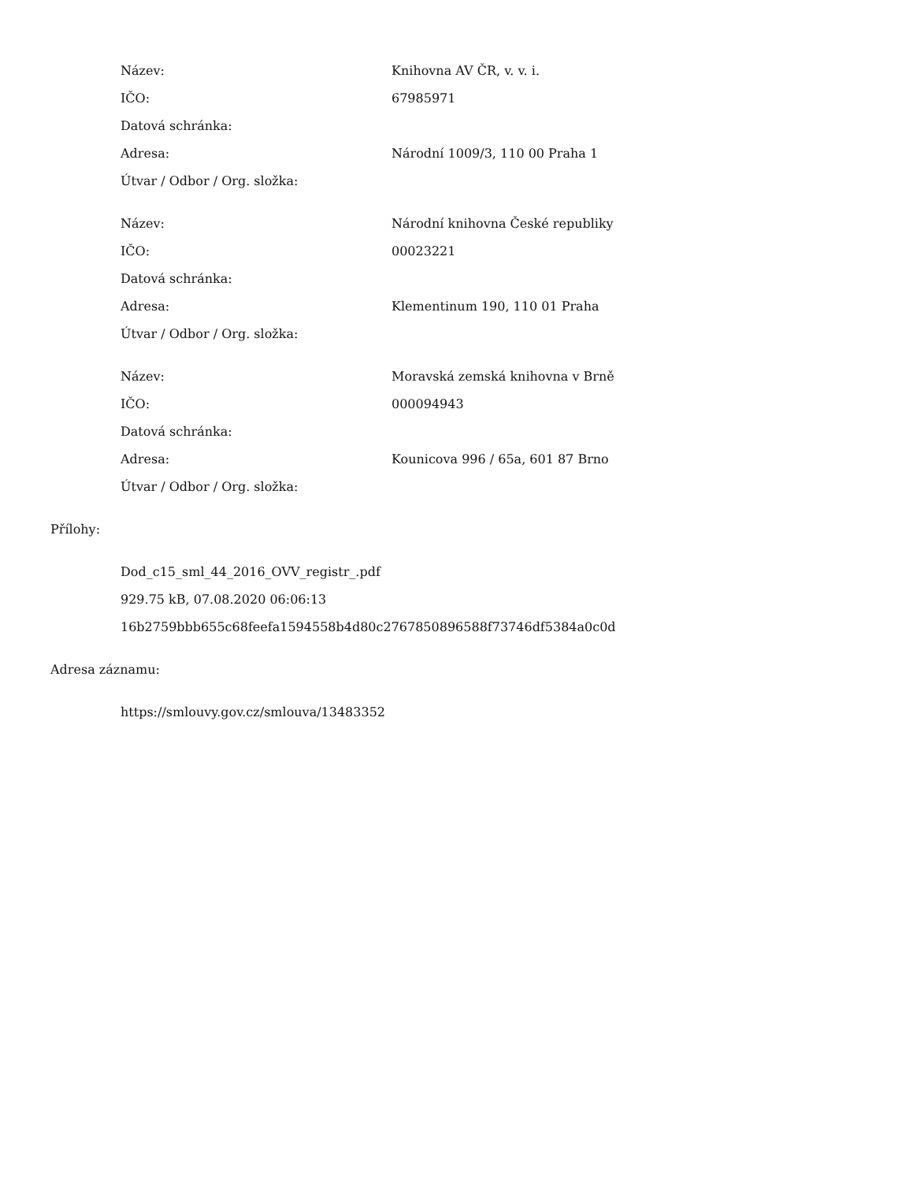| Název: | Knihovna AV ČR, v. v. i. |
| IČO: | 67985971 |
| Datová schránka: | |
| Adresa: | Národní 1009/3, 110 00 Praha 1 |
| Útvar / Odbor / Org. složka: | |
| Název: | Národní knihovna České republiky |
| IČO: | 00023221 |
| Datová schránka: | |
| Adresa: | Klementinum 190, 110 01 Praha |
| Útvar / Odbor / Org. složka: | |
| Název: | Moravská zemská knihovna v Brně |
| IČO: | 000094943 |
| Datová schránka: | |
| Adresa: | Kounicova 996 / 65a, 601 87 Brno |
| Útvar / Odbor / Org. složka: | |
Přílohy:
Dod_c15_sml_44_2016_OVV_registr_.pdf
929.75 kB, 07.08.2020 06:06:13
16b2759bbb655c68feefa1594558b4d80c2767850896588f73746df5384a0c0d
Adresa záznamu:
https://smlouvy.gov.cz/smlouva/13483352